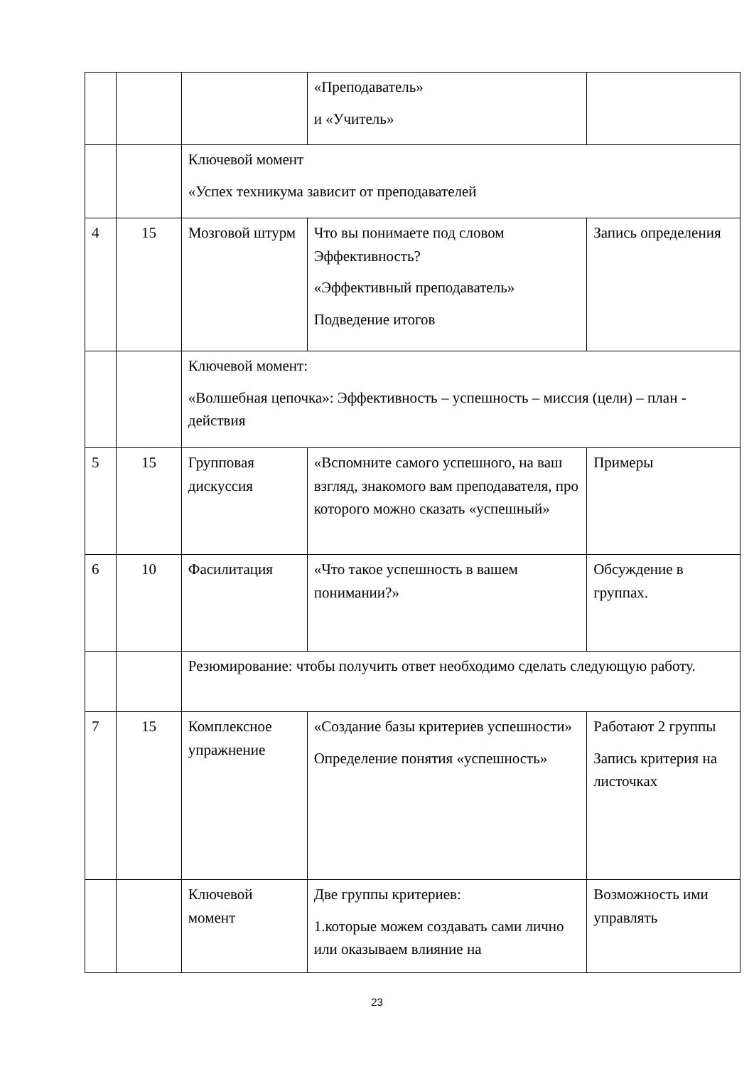| | | | «Преподаватель» и «Учитель» | |
| | | Ключевой момент «Успех техникума зависит от преподавателей | | |
| 4 | 15 | Мозговой штурм | Что вы понимаете под словом Эффективность? «Эффективный преподаватель» Подведение итогов | Запись определения |
| | | Ключевой момент: «Волшебная цепочка»: Эффективность – успешность – миссия (цели) – план - действия | | |
| 5 | 15 | Групповая дискуссия | «Вспомните самого успешного, на ваш взгляд, знакомого вам преподавателя, про которого можно сказать «успешный» | Примеры |
| 6 | 10 | Фасилитация | «Что такое успешность в вашем понимании?» | Обсуждение в группах. |
| | | Резюмирование: чтобы получить ответ необходимо сделать следующую работу. | | |
| 7 | 15 | Комплексное упражнение | «Создание базы критериев успешности» Определение понятия «успешность» | Работают 2 группы Запись критерия на листочках |
| | | Ключевой момент | Две группы критериев: 1.которые можем создавать сами лично или оказываем влияние на | Возможность ими управлять |
23